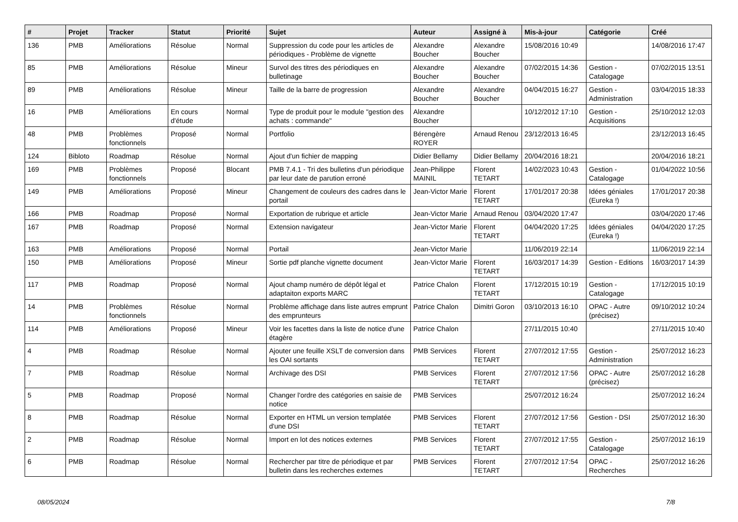| # | Projet | Tracker | Statut | Priorité | Sujet | Auteur | Assigné à | Mis-à-jour | Catégorie | Créé |
| --- | --- | --- | --- | --- | --- | --- | --- | --- | --- | --- |
| 136 | PMB | Améliorations | Résolue | Normal | Suppression du code pour les articles de périodiques - Problème de vignette | Alexandre Boucher | Alexandre Boucher | 15/08/2016 10:49 | | 14/08/2016 17:47 |
| 85 | PMB | Améliorations | Résolue | Mineur | Survol des titres des périodiques en bulletinage | Alexandre Boucher | Alexandre Boucher | 07/02/2015 14:36 | Gestion - Catalogage | 07/02/2015 13:51 |
| 89 | PMB | Améliorations | Résolue | Mineur | Taille de la barre de progression | Alexandre Boucher | Alexandre Boucher | 04/04/2015 16:27 | Gestion - Administration | 03/04/2015 18:33 |
| 16 | PMB | Améliorations | En cours d'étude | Normal | Type de produit pour le module "gestion des achats : commande" | Alexandre Boucher | | 10/12/2012 17:10 | Gestion - Acquisitions | 25/10/2012 12:03 |
| 48 | PMB | Problèmes fonctionnels | Proposé | Normal | Portfolio | Bérengère ROYER | Arnaud Renou | 23/12/2013 16:45 | | 23/12/2013 16:45 |
| 124 | Bibloto | Roadmap | Résolue | Normal | Ajout d'un fichier de mapping | Didier Bellamy | Didier Bellamy | 20/04/2016 18:21 | | 20/04/2016 18:21 |
| 169 | PMB | Problèmes fonctionnels | Proposé | Blocant | PMB 7.4.1 - Tri des bulletins d'un périodique par leur date de parution erroné | Jean-Philippe MAINIL | Florent TETART | 14/02/2023 10:43 | Gestion - Catalogage | 01/04/2022 10:56 |
| 149 | PMB | Améliorations | Proposé | Mineur | Changement de couleurs des cadres dans le portail | Jean-Victor Marie | Florent TETART | 17/01/2017 20:38 | Idées géniales (Eureka !) | 17/01/2017 20:38 |
| 166 | PMB | Roadmap | Proposé | Normal | Exportation de rubrique et article | Jean-Victor Marie | Arnaud Renou | 03/04/2020 17:47 | | 03/04/2020 17:46 |
| 167 | PMB | Roadmap | Proposé | Normal | Extension navigateur | Jean-Victor Marie | Florent TETART | 04/04/2020 17:25 | Idées géniales (Eureka !) | 04/04/2020 17:25 |
| 163 | PMB | Améliorations | Proposé | Normal | Portail | Jean-Victor Marie | | 11/06/2019 22:14 | | 11/06/2019 22:14 |
| 150 | PMB | Améliorations | Proposé | Mineur | Sortie pdf planche vignette document | Jean-Victor Marie | Florent TETART | 16/03/2017 14:39 | Gestion - Editions | 16/03/2017 14:39 |
| 117 | PMB | Roadmap | Proposé | Normal | Ajout champ numéro de dépôt légal et adaptaiton exports MARC | Patrice Chalon | Florent TETART | 17/12/2015 10:19 | Gestion - Catalogage | 17/12/2015 10:19 |
| 14 | PMB | Problèmes fonctionnels | Résolue | Normal | Problème affichage dans liste autres emprunt des emprunteurs | Patrice Chalon | Dimitri Goron | 03/10/2013 16:10 | OPAC - Autre (précisez) | 09/10/2012 10:24 |
| 114 | PMB | Améliorations | Proposé | Mineur | Voir les facettes dans la liste de notice d'une étagère | Patrice Chalon | | 27/11/2015 10:40 | | 27/11/2015 10:40 |
| 4 | PMB | Roadmap | Résolue | Normal | Ajouter une feuille XSLT de conversion dans les OAI sortants | PMB Services | Florent TETART | 27/07/2012 17:55 | Gestion - Administration | 25/07/2012 16:23 |
| 7 | PMB | Roadmap | Résolue | Normal | Archivage des DSI | PMB Services | Florent TETART | 27/07/2012 17:56 | OPAC - Autre (précisez) | 25/07/2012 16:28 |
| 5 | PMB | Roadmap | Proposé | Normal | Changer l'ordre des catégories en saisie de notice | PMB Services | | 25/07/2012 16:24 | | 25/07/2012 16:24 |
| 8 | PMB | Roadmap | Résolue | Normal | Exporter en HTML un version templatée d'une DSI | PMB Services | Florent TETART | 27/07/2012 17:56 | Gestion - DSI | 25/07/2012 16:30 |
| 2 | PMB | Roadmap | Résolue | Normal | Import en lot des notices externes | PMB Services | Florent TETART | 27/07/2012 17:55 | Gestion - Catalogage | 25/07/2012 16:19 |
| 6 | PMB | Roadmap | Résolue | Normal | Rechercher par titre de périodique et par bulletin dans les recherches externes | PMB Services | Florent TETART | 27/07/2012 17:54 | OPAC - Recherches | 25/07/2012 16:26 |
08/05/2024 7/8